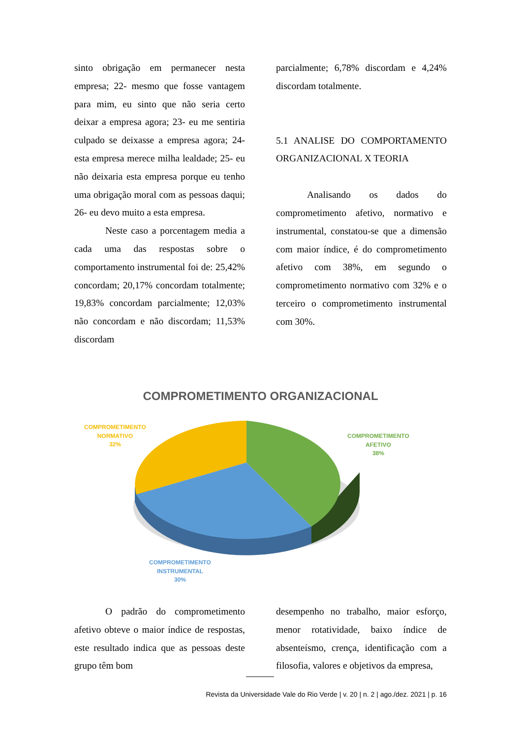sinto obrigação em permanecer nesta empresa; 22- mesmo que fosse vantagem para mim, eu sinto que não seria certo deixar a empresa agora; 23- eu me sentiria culpado se deixasse a empresa agora; 24- esta empresa merece milha lealdade; 25- eu não deixaria esta empresa porque eu tenho uma obrigação moral com as pessoas daqui; 26- eu devo muito a esta empresa.
Neste caso a porcentagem media a cada uma das respostas sobre o comportamento instrumental foi de: 25,42% concordam; 20,17% concordam totalmente; 19,83% concordam parcialmente; 12,03% não concordam e não discordam; 11,53% discordam
parcialmente; 6,78% discordam e 4,24% discordam totalmente.
5.1 ANALISE DO COMPORTAMENTO ORGANIZACIONAL X TEORIA
Analisando os dados do comprometimento afetivo, normativo e instrumental, constatou-se que a dimensão com maior índice, é do comprometimento afetivo com 38%, em segundo o comprometimento normativo com 32% e o terceiro o comprometimento instrumental com 30%.
COMPROMETIMENTO ORGANIZACIONAL
COMPROMETIMENTO
NORMATIVO
32%
COMPROMETIMENTO
AFETIVO
38%
COMPROMETIMENTO
INSTRUMENTAL
30%
O padrão do comprometimento afetivo obteve o maior índice de respostas, este resultado indica que as pessoas deste grupo têm bom
desempenho no trabalho, maior esforço, menor rotatividade, baixo índice de absenteísmo, crença, identificação com a filosofia, valores e objetivos da empresa,
Revista da Universidade Vale do Rio Verde | v. 20 | n. 2 | ago./dez. 2021 | p. 16